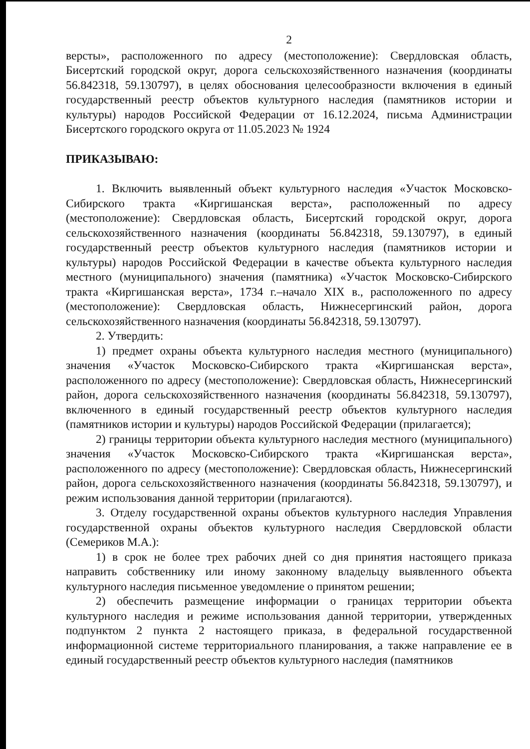2
версты», расположенного по адресу (местоположение): Свердловская область, Бисертский городской округ, дорога сельскохозяйственного назначения (координаты 56.842318, 59.130797), в целях обоснования целесообразности включения в единый государственный реестр объектов культурного наследия (памятников истории и культуры) народов Российской Федерации от 16.12.2024, письма Администрации Бисертского городского округа от 11.05.2023 № 1924
ПРИКАЗЫВАЮ:
1. Включить выявленный объект культурного наследия «Участок Московско-Сибирского тракта «Киргишанская верста», расположенный по адресу (местоположение): Свердловская область, Бисертский городской округ, дорога сельскохозяйственного назначения (координаты 56.842318, 59.130797), в единый государственный реестр объектов культурного наследия (памятников истории и культуры) народов Российской Федерации в качестве объекта культурного наследия местного (муниципального) значения (памятника) «Участок Московско-Сибирского тракта «Киргишанская верста», 1734 г.–начало XIX в., расположенного по адресу (местоположение): Свердловская область, Нижнесергинский район, дорога сельскохозяйственного назначения (координаты 56.842318, 59.130797).
2. Утвердить:
1) предмет охраны объекта культурного наследия местного (муниципального) значения «Участок Московско-Сибирского тракта «Киргишанская верста», расположенного по адресу (местоположение): Свердловская область, Нижнесергинский район, дорога сельскохозяйственного назначения (координаты 56.842318, 59.130797), включенного в единый государственный реестр объектов культурного наследия (памятников истории и культуры) народов Российской Федерации (прилагается);
2) границы территории объекта культурного наследия местного (муниципального) значения «Участок Московско-Сибирского тракта «Киргишанская верста», расположенного по адресу (местоположение): Свердловская область, Нижнесергинский район, дорога сельскохозяйственного назначения (координаты 56.842318, 59.130797), и режим использования данной территории (прилагаются).
3. Отделу государственной охраны объектов культурного наследия Управления государственной охраны объектов культурного наследия Свердловской области (Семериков М.А.):
1) в срок не более трех рабочих дней со дня принятия настоящего приказа направить собственнику или иному законному владельцу выявленного объекта культурного наследия письменное уведомление о принятом решении;
2) обеспечить размещение информации о границах территории объекта культурного наследия и режиме использования данной территории, утвержденных подпунктом 2 пункта 2 настоящего приказа, в федеральной государственной информационной системе территориального планирования, а также направление ее в единый государственный реестр объектов культурного наследия (памятников